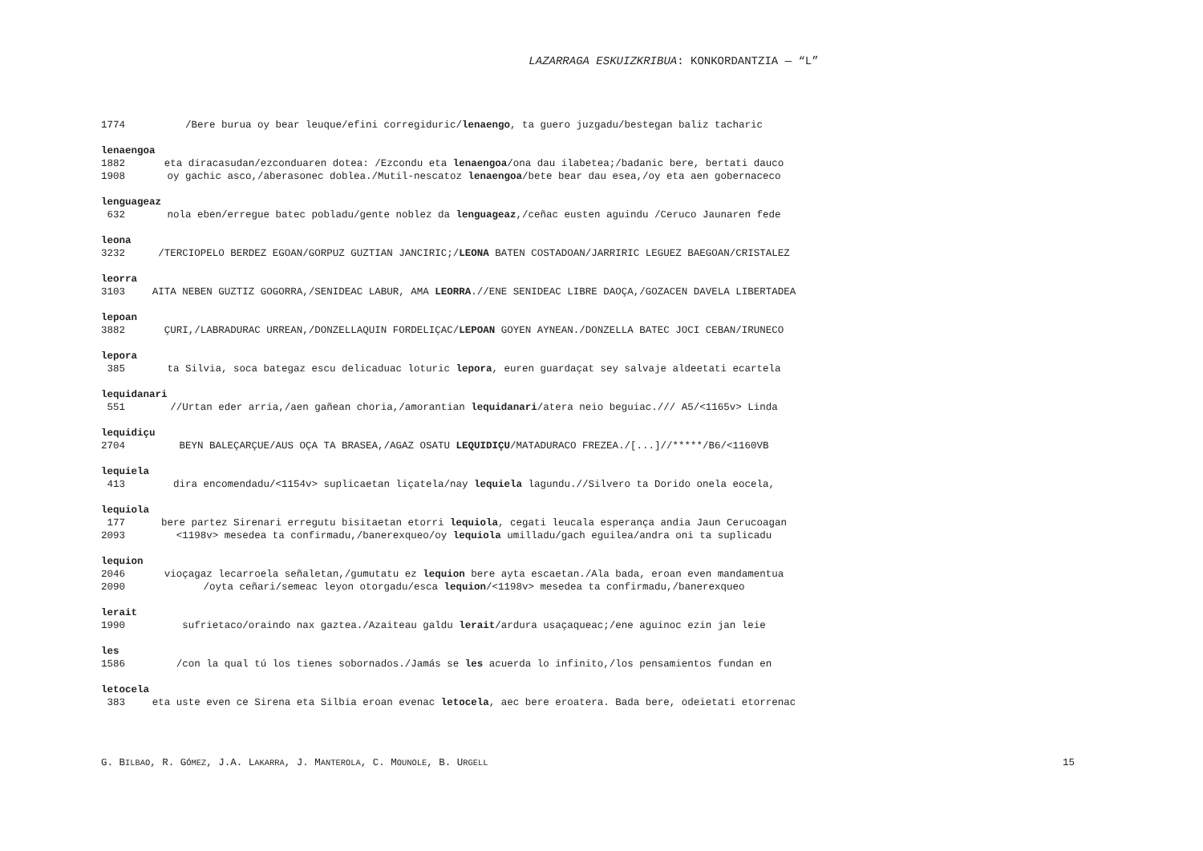LAZARRAGA ESKUIZKRIBUA: KONKORDANTZIA — “L”
1774 /Bere burua oy bear leuque/efini corregiduric/lenaengo, ta guero juzgadu/bestegan baliz tacharic
lenaengoa
1882 eta diracasudan/ezconduaren dotea: /Ezcondu eta lenaengoa/ona dau ilabetea;/badanic bere, bertati dauco
1908 oy gachic asco,/aberasonec doblea./Mutil-nescatoz lenaengoa/bete bear dau esea,/oy eta aen gobernaceco
lenguageaz
632 nola eben/erregue batec pobladu/gente noblez da lenguageaz,/ceñac eusten aguindu /Ceruco Jaunaren fede
leona
3232 /TERCIOPELO BERDEZ EGOAN/GORPUZ GUZTIAN JANCIRIC;/LEONA BATEN COSTADOAN/JARRIRIC LEGUEZ BAEGOAN/CRISTALEZ
leorra
3103 AITA NEBEN GUZTIZ GOGORRA,/SENIDEAC LABUR, AMA LEORRA.//ENE SENIDEAC LIBRE DAOÇA,/GOZACEN DAVELA LIBERTADEA
lepoan
3882 ÇURI,/LABRADURAC URREAN,/DONZELLAQUIN FORDELIÇAC/LEPOAN GOYEN AYNEAN./DONZELLA BATEC JOCI CEBAN/IRUNECO
lepora
385 ta Silvia, soca bategaz escu delicaduac loturic lepora, euren guardaçat sey salvaje aldeetati ecartela
lequidanari
551 //Urtan eder arria,/aen gañean choria,/amorantian lequidanari/atera neio beguiac./// A5/<1165v> Linda
lequidiçu
2704 BEYN BALEÇARÇUE/AUS OÇA TA BRASEA,/AGAZ OSATU LEQUIDIÇU/MATADURACO FREZEA./[...]//*****/B6/<1160VB
lequiela
413 dira encomendadu/<1154v> suplicaetan liçatela/nay lequiela lagundu.//Silvero ta Dorido onela eocela,
lequiola
177 bere partez Sirenari erregutu bisitaetan etorri lequiola, cegati leucala esperança andia Jaun Cerucoagan
2093 <1198v> mesedea ta confirmadu,/banerexqueo/oy lequiola umilladu/gach eguilea/andra oni ta suplicadu
lequion
2046 vioçagaz lecarroela señaletan,/gumutatu ez lequion bere ayta escaetan./Ala bada, eroan even mandamentua
2090 /oyta ceñari/semeac leyon otorgadu/esca lequion/<1198v> mesedea ta confirmadu,/banerexqueo
lerait
1990 sufrietaco/oraindo nax gaztea./Azaiteau galdu lerait/ardura usaçaqueac;/ene aguinoc ezin jan leie
les
1586 /con la qual tú los tienes sobornados./Jamás se les acuerda lo infinito,/los pensamientos fundan en
letocela
383 eta uste even ce Sirena eta Silbia eroan evenac letocela, aec bere eroatera. Bada bere, odeietati etorrenac
G. BILBAO, R. GÓMEZ, J.A. LAKARRA, J. MANTEROLA, C. MOUNOLE, B. URGELL 15